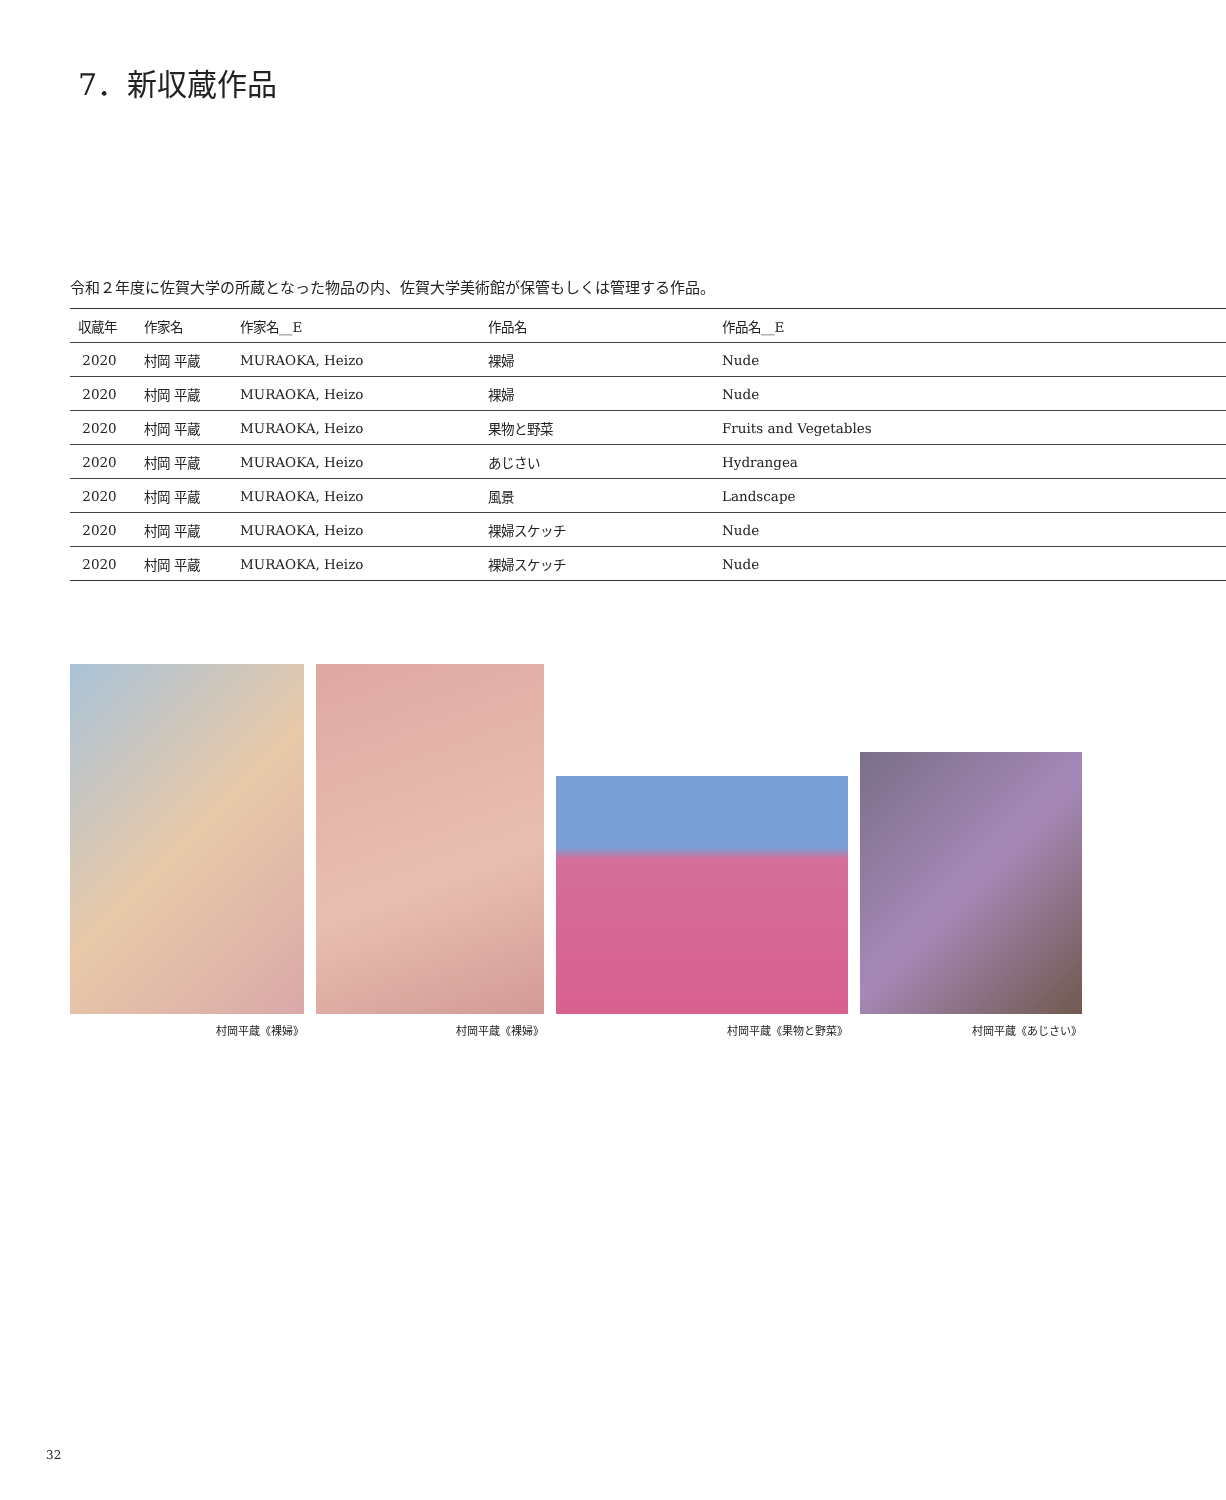7．新収蔵作品
令和２年度に佐賀大学の所蔵となった物品の内、佐賀大学美術館が保管もしくは管理する作品。
| 収蔵年 | 作家名 | 作家名__E | 作品名 | 作品名__E |
| --- | --- | --- | --- | --- |
| 2020 | 村岡 平蔵 | MURAOKA, Heizo | 裸婦 | Nude |
| 2020 | 村岡 平蔵 | MURAOKA, Heizo | 裸婦 | Nude |
| 2020 | 村岡 平蔵 | MURAOKA, Heizo | 果物と野菜 | Fruits and Vegetables |
| 2020 | 村岡 平蔵 | MURAOKA, Heizo | あじさい | Hydrangea |
| 2020 | 村岡 平蔵 | MURAOKA, Heizo | 風景 | Landscape |
| 2020 | 村岡 平蔵 | MURAOKA, Heizo | 裸婦スケッチ | Nude |
| 2020 | 村岡 平蔵 | MURAOKA, Heizo | 裸婦スケッチ | Nude |
村岡平蔵《裸婦》
村岡平蔵《裸婦》
村岡平蔵《果物と野菜》
村岡平蔵《あじさい》
32